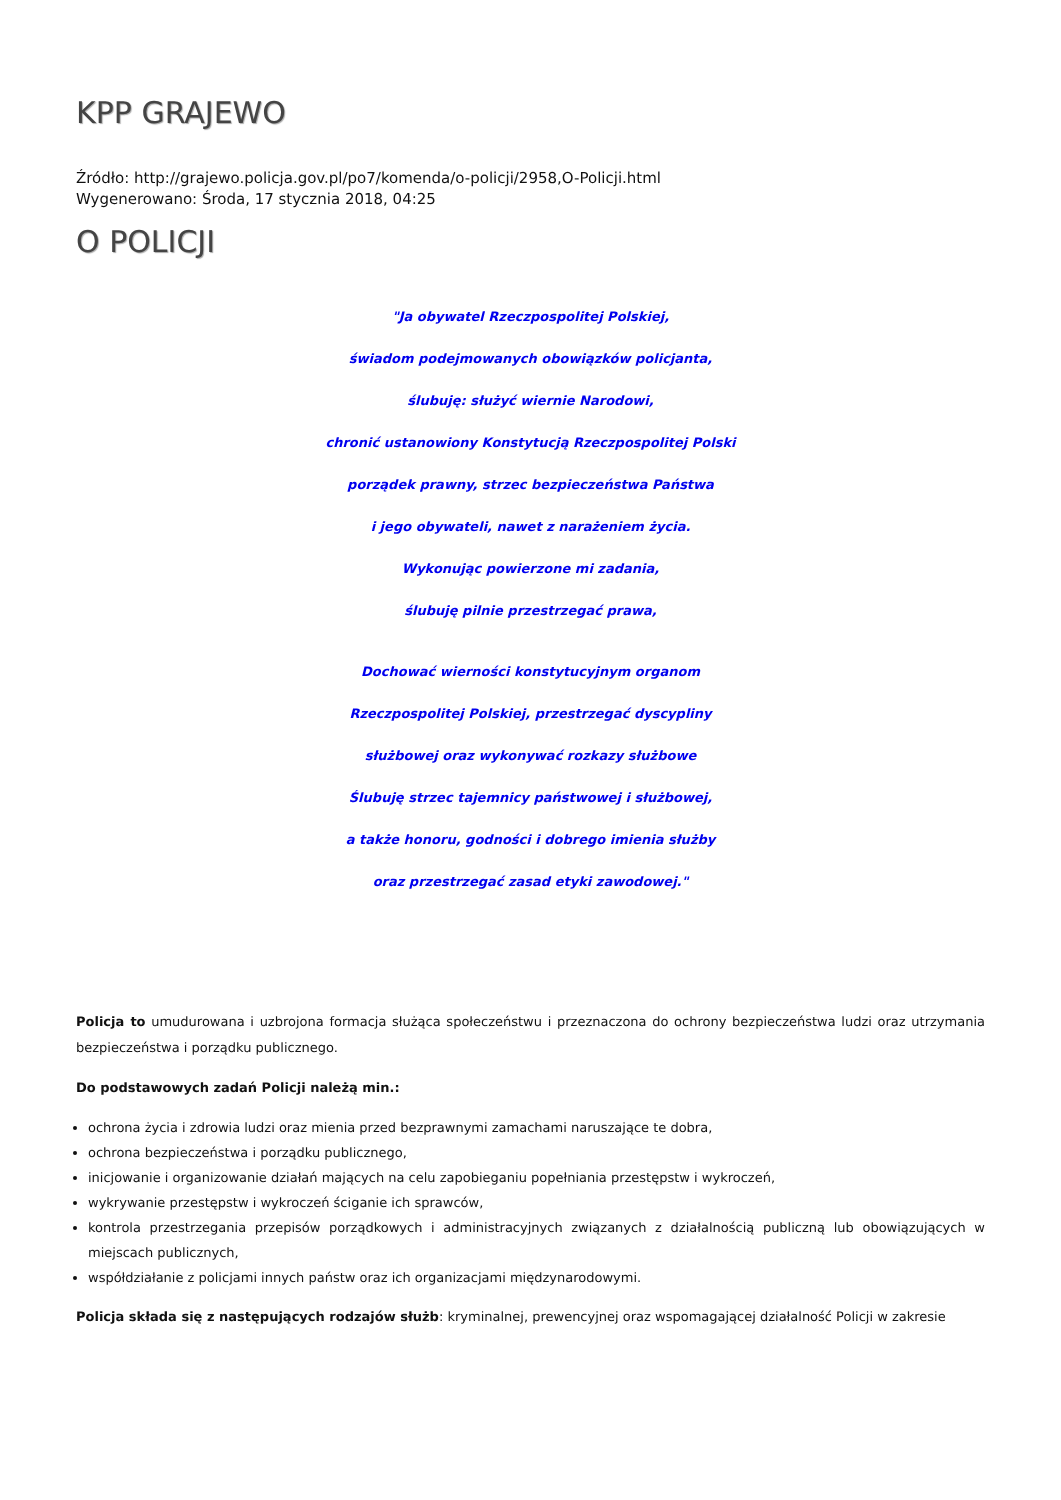KPP GRAJEWO
Źródło: http://grajewo.policja.gov.pl/po7/komenda/o-policji/2958,O-Policji.html
Wygenerowano: Środa, 17 stycznia 2018, 04:25
O POLICJI
"Ja obywatel Rzeczpospolitej Polskiej,
świadom podejmowanych obowiązków policjanta,
ślubuję: służyć wiernie Narodowi,
chronić ustanowiony Konstytucją Rzeczpospolitej Polski
porządek prawny, strzec bezpieczeństwa Państwa
i jego obywateli, nawet z narażeniem życia.
Wykonując powierzone mi zadania,
ślubuję pilnie przestrzegać prawa,
Dochować wierności konstytucyjnym organom
Rzeczpospolitej Polskiej, przestrzegać dyscypliny
służbowej oraz wykonywać rozkazy służbowe
Ślubuję strzec tajemnicy państwowej i służbowej,
a także honoru, godności i dobrego imienia służby
oraz przestrzegać zasad etyki zawodowej."
Policja to umudurowana i uzbrojona formacja służąca społeczeństwu i przeznaczona do ochrony bezpieczeństwa ludzi oraz utrzymania bezpieczeństwa i porządku publicznego.
Do podstawowych zadań Policji należą min.:
ochrona życia i zdrowia ludzi oraz mienia przed bezprawnymi zamachami naruszające te dobra,
ochrona bezpieczeństwa i porządku publicznego,
inicjowanie i organizowanie działań mających na celu zapobieganiu popełniania przestępstw i wykroczeń,
wykrywanie przestępstw i wykroczeń ściganie ich sprawców,
kontrola przestrzegania przepisów porządkowych i administracyjnych związanych z działalnością publiczną lub obowiązujących w miejscach publicznych,
współdziałanie z policjami innych państw oraz ich organizacjami międzynarodowymi.
Policja składa się z następujących rodzajów służb: kryminalnej, prewencyjnej oraz wspomagającej działalność Policji w zakresie